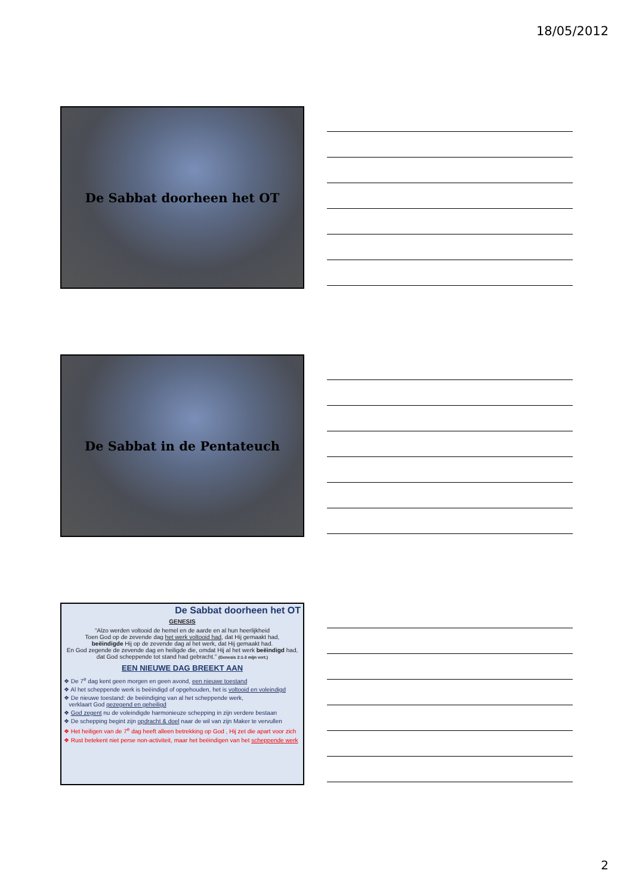18/05/2012
De Sabbat doorheen het OT
De Sabbat in de Pentateuch
De Sabbat doorheen het OT
GENESIS
“Alzo werden voltooid de hemel en de aarde en al hun heerlijkheid
Toen God op de zevende dag het werk voltooid had, dat Hij gemaakt had,
beëindigde Hij op de zevende dag al het werk, dat Hij gemaakt had.
En God zegende de zevende dag en heiligde die, omdat Hij al het werk beëindigd had,
dat God scheppende tot stand had gebracht.” (Genesis 2:1-3 mijn vert.)
EEN NIEUWE DAG BREEKT AAN
❖ De 7<sup>e</sup> dag kent geen morgen en geen avond, een nieuwe toestand
❖ Al het scheppende werk is beëindigd of opgehouden, het is voltooid en voleindigd
❖ De nieuwe toestand: de beëindiging van al het scheppende werk,
verklaart God gezegend en geheiligd
❖ God zegent nu de voleindigde harmonieuze schepping in zijn verdere bestaan
❖ De schepping begint zijn opdracht & doel naar de wil van zijn Maker te vervullen
❖ Het heiligen van de 7<sup>e</sup> dag heeft alleen betrekking op God , Hij zet die apart voor zich
❖ Rust betekent niet perse non-activiteit, maar het beëindigen van het scheppende werk
2